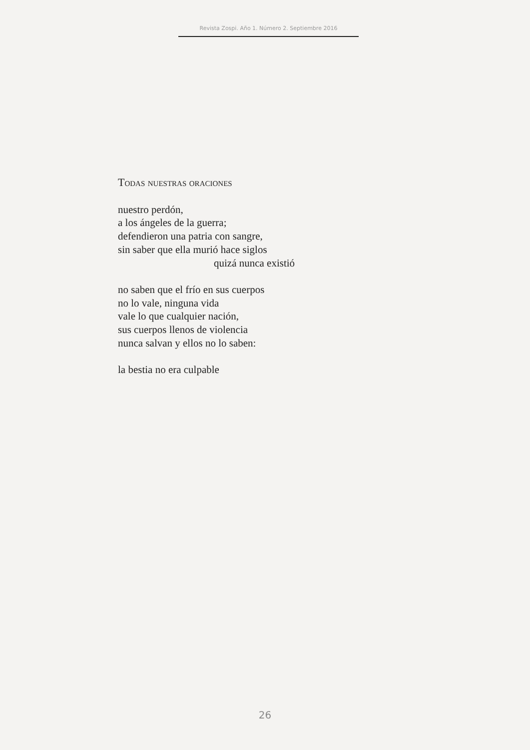Revista Zospi. Año 1. Número 2. Septiembre 2016
Todas nuestras oraciones
nuestro perdón,
a los ángeles de la guerra;
defendieron una patria con sangre,
sin saber que ella murió hace siglos
quizá nunca existió
no saben que el frío en sus cuerpos
no lo vale, ninguna vida
vale lo que cualquier nación,
sus cuerpos llenos de violencia
nunca salvan y ellos no lo saben:
la bestia no era culpable
26